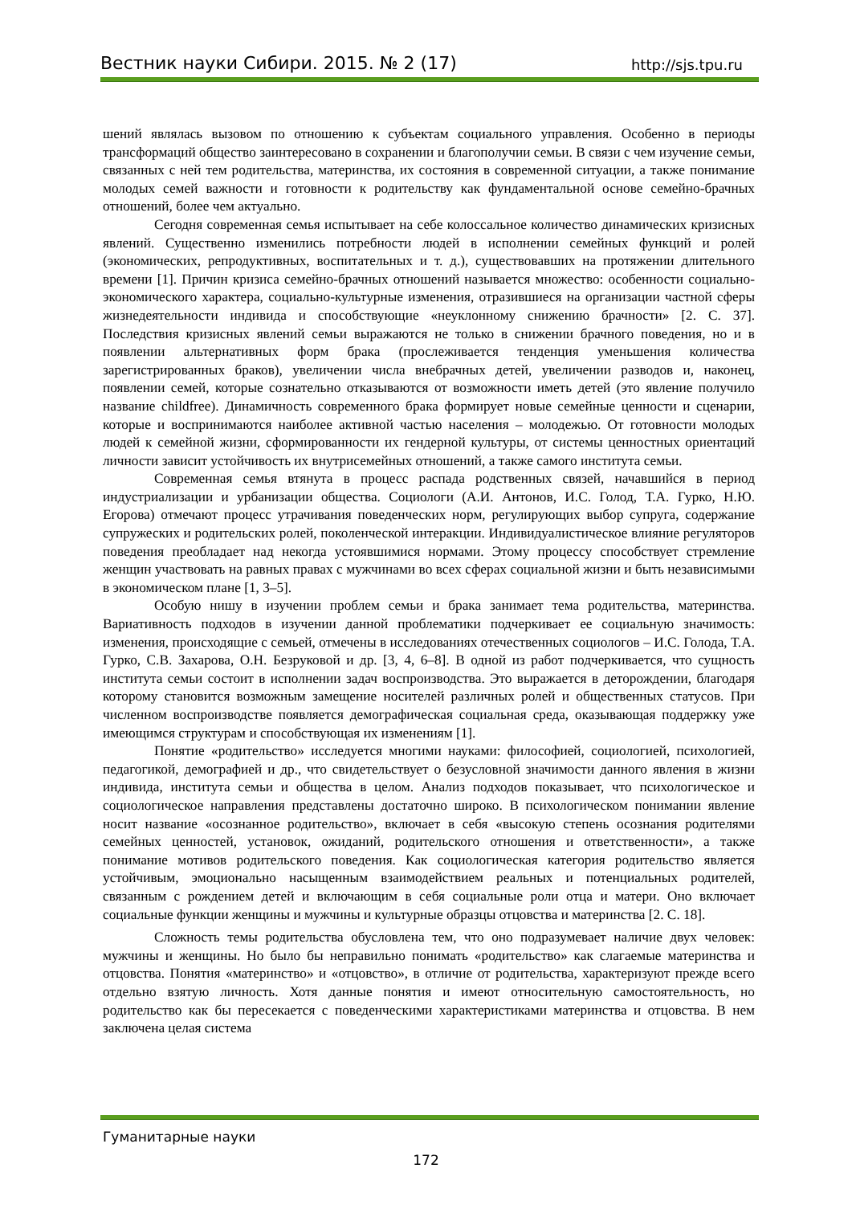Вестник науки Сибири. 2015. № 2 (17) http://sjs.tpu.ru
шений являлась вызовом по отношению к субъектам социального управления. Особенно в периоды трансформаций общество заинтересовано в сохранении и благополучии семьи. В связи с чем изучение семьи, связанных с ней тем родительства, материнства, их состояния в современной ситуации, а также понимание молодых семей важности и готовности к родительству как фундаментальной основе семейно-брачных отношений, более чем актуально.
Сегодня современная семья испытывает на себе колоссальное количество динамических кризисных явлений. Существенно изменились потребности людей в исполнении семейных функций и ролей (экономических, репродуктивных, воспитательных и т. д.), существовавших на протяжении длительного времени [1]. Причин кризиса семейно-брачных отношений называется множество: особенности социально-экономического характера, социально-культурные изменения, отразившиеся на организации частной сферы жизнедеятельности индивида и способствующие «неуклонному снижению брачности» [2. С. 37]. Последствия кризисных явлений семьи выражаются не только в снижении брачного поведения, но и в появлении альтернативных форм брака (прослеживается тенденция уменьшения количества зарегистрированных браков), увеличении числа внебрачных детей, увеличении разводов и, наконец, появлении семей, которые сознательно отказываются от возможности иметь детей (это явление получило название childfree). Динамичность современного брака формирует новые семейные ценности и сценарии, которые и воспринимаются наиболее активной частью населения – молодежью. От готовности молодых людей к семейной жизни, сформированности их гендерной культуры, от системы ценностных ориентаций личности зависит устойчивость их внутрисемейных отношений, а также самого института семьи.
Современная семья втянута в процесс распада родственных связей, начавшийся в период индустриализации и урбанизации общества. Социологи (А.И. Антонов, И.С. Голод, Т.А. Гурко, Н.Ю. Егорова) отмечают процесс утрачивания поведенческих норм, регулирующих выбор супруга, содержание супружеских и родительских ролей, поколенческой интеракции. Индивидуалистическое влияние регуляторов поведения преобладает над некогда устоявшимися нормами. Этому процессу способствует стремление женщин участвовать на равных правах с мужчинами во всех сферах социальной жизни и быть независимыми в экономическом плане [1, 3–5].
Особую нишу в изучении проблем семьи и брака занимает тема родительства, материнства. Вариативность подходов в изучении данной проблематики подчеркивает ее социальную значимость: изменения, происходящие с семьей, отмечены в исследованиях отечественных социологов – И.С. Голода, Т.А. Гурко, С.В. Захарова, О.Н. Безруковой и др. [3, 4, 6–8]. В одной из работ подчеркивается, что сущность института семьи состоит в исполнении задач воспроизводства. Это выражается в деторождении, благодаря которому становится возможным замещение носителей различных ролей и общественных статусов. При численном воспроизводстве появляется демографическая социальная среда, оказывающая поддержку уже имеющимся структурам и способствующая их изменениям [1].
Понятие «родительство» исследуется многими науками: философией, социологией, психологией, педагогикой, демографией и др., что свидетельствует о безусловной значимости данного явления в жизни индивида, института семьи и общества в целом. Анализ подходов показывает, что психологическое и социологическое направления представлены достаточно широко. В психологическом понимании явление носит название «осознанное родительство», включает в себя «высокую степень осознания родителями семейных ценностей, установок, ожиданий, родительского отношения и ответственности», а также понимание мотивов родительского поведения. Как социологическая категория родительство является устойчивым, эмоционально насыщенным взаимодействием реальных и потенциальных родителей, связанным с рождением детей и включающим в себя социальные роли отца и матери. Оно включает социальные функции женщины и мужчины и культурные образцы отцовства и материнства [2. С. 18].
Сложность темы родительства обусловлена тем, что оно подразумевает наличие двух человек: мужчины и женщины. Но было бы неправильно понимать «родительство» как слагаемые материнства и отцовства. Понятия «материнство» и «отцовство», в отличие от родительства, характеризуют прежде всего отдельно взятую личность. Хотя данные понятия и имеют относительную самостоятельность, но родительство как бы пересекается с поведенческими характеристиками материнства и отцовства. В нем заключена целая система
Гуманитарные науки
172